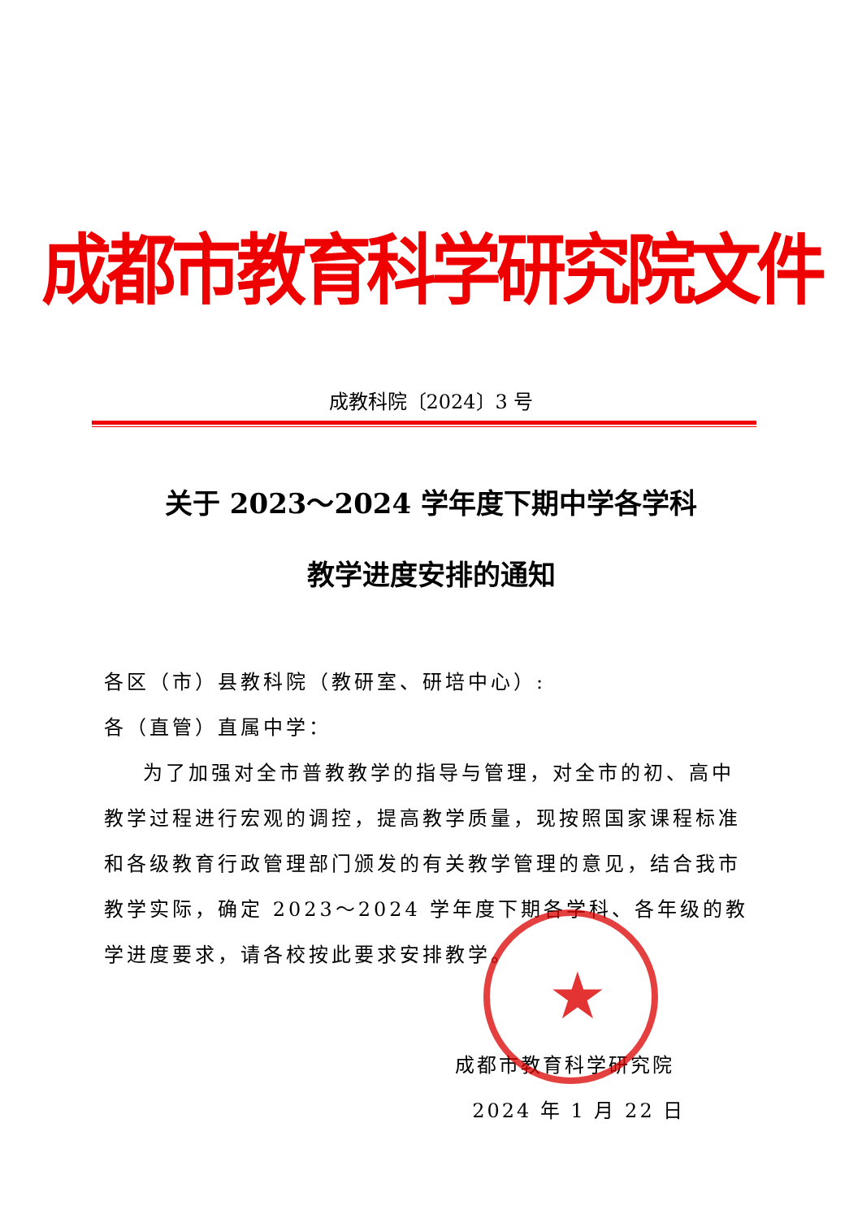★
成都市教育科学研究院文件
成教科院〔2024〕3 号
关于 2023～2024 学年度下期中学各学科
教学进度安排的通知
各区（市）县教科院（教研室、研培中心）:
各（直管）直属中学：
为了加强对全市普教教学的指导与管理，对全市的初、高中教学过程进行宏观的调控，提高教学质量，现按照国家课程标准和各级教育行政管理部门颁发的有关教学管理的意见，结合我市教学实际，确定 2023～2024 学年度下期各学科、各年级的教学进度要求，请各校按此要求安排教学。
成都市教育科学研究院
2024 年 1 月 22 日